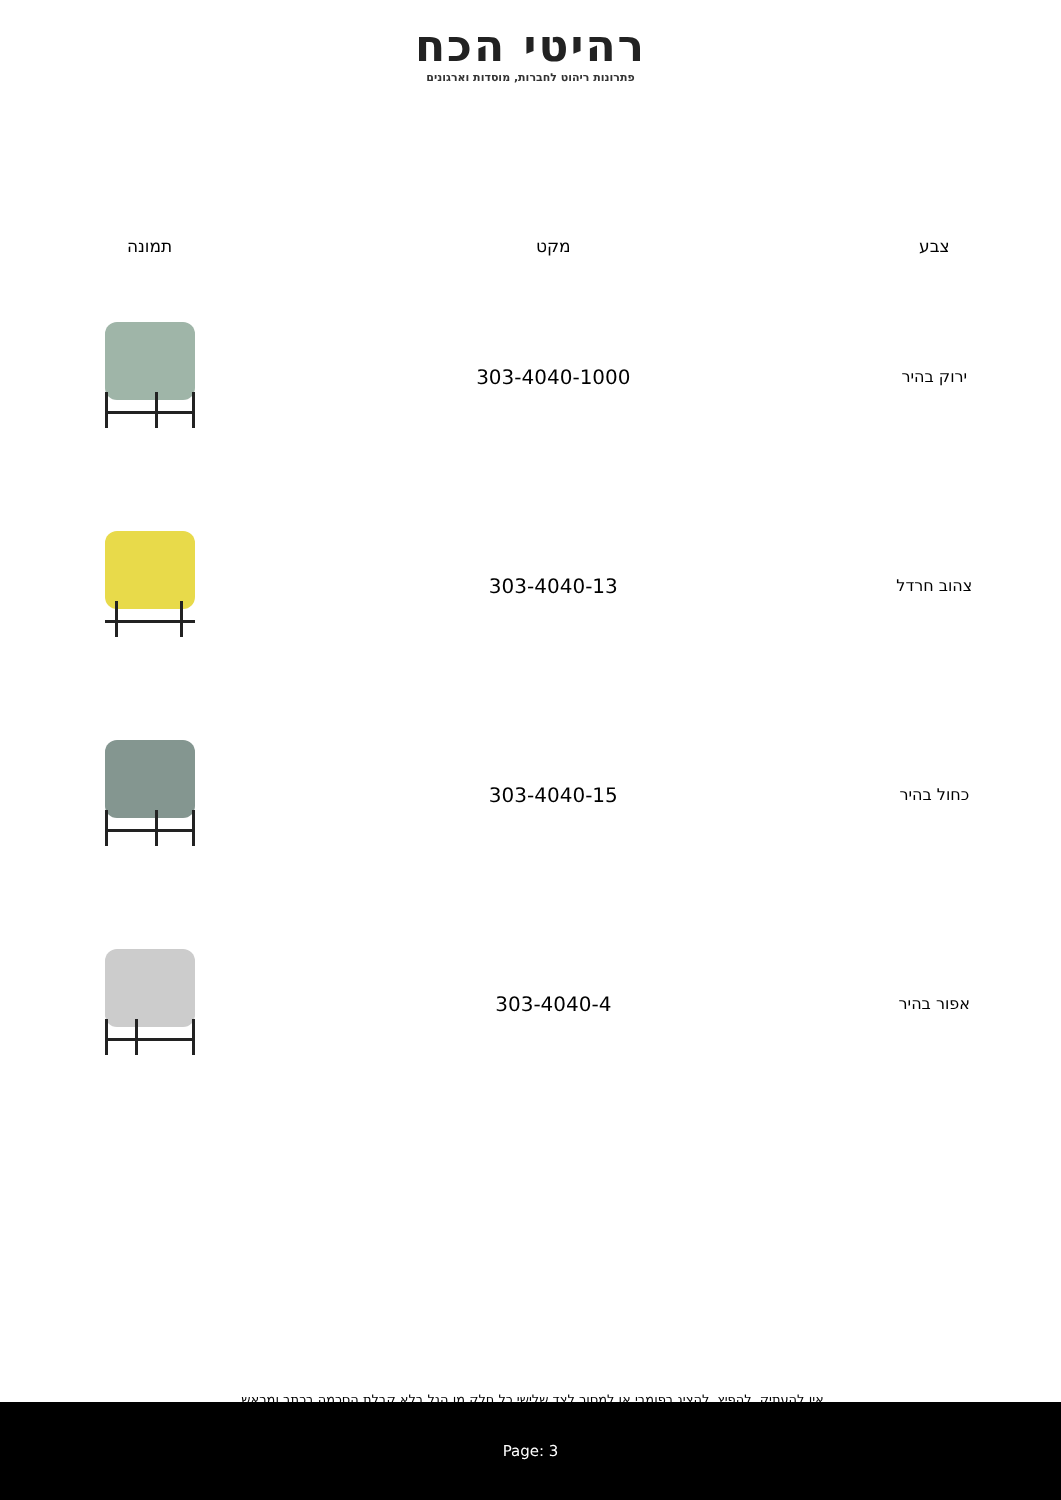רהיטי הכח
פתרונות ריהוט לחברות, מוסדות וארגונים
| צבע | מקט | תמונה |
| --- | --- | --- |
| ירוק בהיר | 303-4040-1000 | |
| צהוב חרדל | 303-4040-13 | |
| כחול בהיר | 303-4040-15 | |
| אפור בהיר | 303-4040-4 | |
אין להעתיק, להפיץ, להציג בפומבי או למסור לצד שלישי כל חלק מן הנל בלא קבלת הסכמה בכתב ומראש.
Page: 3